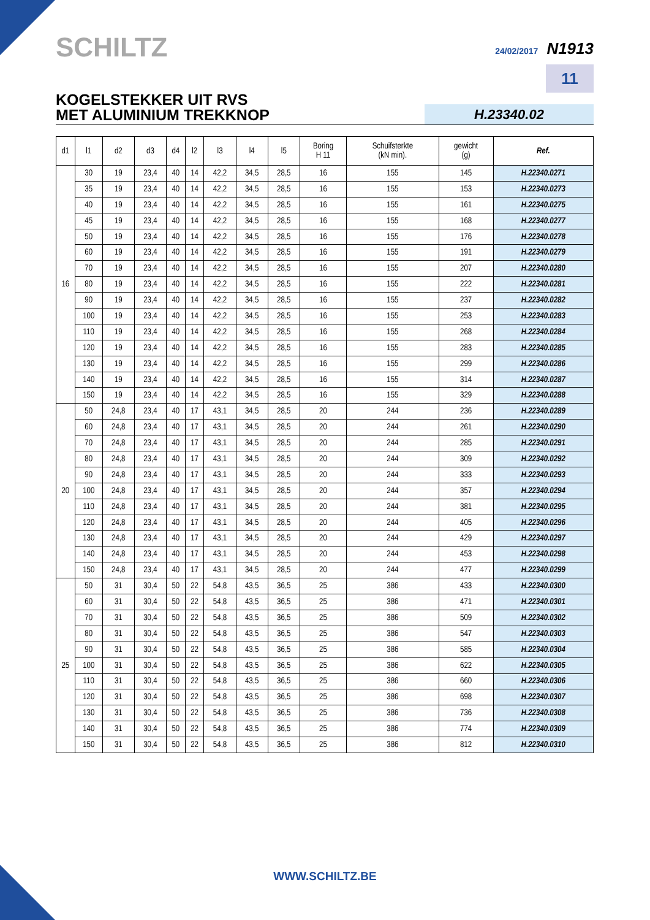SCHILTZ 24/02/2017 N1913
11
KOGELSTEKKER UIT RVS
MET ALUMINIUM TREKKNOP
H.23340.02
| d1 | l1 | d2 | d3 | d4 | l2 | l3 | l4 | l5 | Boring H 11 | Schuifsterkte (kN min). | gewicht (g) | Ref. |
| --- | --- | --- | --- | --- | --- | --- | --- | --- | --- | --- | --- | --- |
| 16 | 30 | 19 | 23,4 | 40 | 14 | 42,2 | 34,5 | 28,5 | 16 | 155 | 145 | H.22340.0271 |
| | 35 | 19 | 23,4 | 40 | 14 | 42,2 | 34,5 | 28,5 | 16 | 155 | 153 | H.22340.0273 |
| | 40 | 19 | 23,4 | 40 | 14 | 42,2 | 34,5 | 28,5 | 16 | 155 | 161 | H.22340.0275 |
| | 45 | 19 | 23,4 | 40 | 14 | 42,2 | 34,5 | 28,5 | 16 | 155 | 168 | H.22340.0277 |
| | 50 | 19 | 23,4 | 40 | 14 | 42,2 | 34,5 | 28,5 | 16 | 155 | 176 | H.22340.0278 |
| | 60 | 19 | 23,4 | 40 | 14 | 42,2 | 34,5 | 28,5 | 16 | 155 | 191 | H.22340.0279 |
| | 70 | 19 | 23,4 | 40 | 14 | 42,2 | 34,5 | 28,5 | 16 | 155 | 207 | H.22340.0280 |
| | 80 | 19 | 23,4 | 40 | 14 | 42,2 | 34,5 | 28,5 | 16 | 155 | 222 | H.22340.0281 |
| | 90 | 19 | 23,4 | 40 | 14 | 42,2 | 34,5 | 28,5 | 16 | 155 | 237 | H.22340.0282 |
| | 100 | 19 | 23,4 | 40 | 14 | 42,2 | 34,5 | 28,5 | 16 | 155 | 253 | H.22340.0283 |
| | 110 | 19 | 23,4 | 40 | 14 | 42,2 | 34,5 | 28,5 | 16 | 155 | 268 | H.22340.0284 |
| | 120 | 19 | 23,4 | 40 | 14 | 42,2 | 34,5 | 28,5 | 16 | 155 | 283 | H.22340.0285 |
| | 130 | 19 | 23,4 | 40 | 14 | 42,2 | 34,5 | 28,5 | 16 | 155 | 299 | H.22340.0286 |
| | 140 | 19 | 23,4 | 40 | 14 | 42,2 | 34,5 | 28,5 | 16 | 155 | 314 | H.22340.0287 |
| | 150 | 19 | 23,4 | 40 | 14 | 42,2 | 34,5 | 28,5 | 16 | 155 | 329 | H.22340.0288 |
| 20 | 50 | 24,8 | 23,4 | 40 | 17 | 43,1 | 34,5 | 28,5 | 20 | 244 | 236 | H.22340.0289 |
| | 60 | 24,8 | 23,4 | 40 | 17 | 43,1 | 34,5 | 28,5 | 20 | 244 | 261 | H.22340.0290 |
| | 70 | 24,8 | 23,4 | 40 | 17 | 43,1 | 34,5 | 28,5 | 20 | 244 | 285 | H.22340.0291 |
| | 80 | 24,8 | 23,4 | 40 | 17 | 43,1 | 34,5 | 28,5 | 20 | 244 | 309 | H.22340.0292 |
| | 90 | 24,8 | 23,4 | 40 | 17 | 43,1 | 34,5 | 28,5 | 20 | 244 | 333 | H.22340.0293 |
| | 100 | 24,8 | 23,4 | 40 | 17 | 43,1 | 34,5 | 28,5 | 20 | 244 | 357 | H.22340.0294 |
| | 110 | 24,8 | 23,4 | 40 | 17 | 43,1 | 34,5 | 28,5 | 20 | 244 | 381 | H.22340.0295 |
| | 120 | 24,8 | 23,4 | 40 | 17 | 43,1 | 34,5 | 28,5 | 20 | 244 | 405 | H.22340.0296 |
| | 130 | 24,8 | 23,4 | 40 | 17 | 43,1 | 34,5 | 28,5 | 20 | 244 | 429 | H.22340.0297 |
| | 140 | 24,8 | 23,4 | 40 | 17 | 43,1 | 34,5 | 28,5 | 20 | 244 | 453 | H.22340.0298 |
| | 150 | 24,8 | 23,4 | 40 | 17 | 43,1 | 34,5 | 28,5 | 20 | 244 | 477 | H.22340.0299 |
| 25 | 50 | 31 | 30,4 | 50 | 22 | 54,8 | 43,5 | 36,5 | 25 | 386 | 433 | H.22340.0300 |
| | 60 | 31 | 30,4 | 50 | 22 | 54,8 | 43,5 | 36,5 | 25 | 386 | 471 | H.22340.0301 |
| | 70 | 31 | 30,4 | 50 | 22 | 54,8 | 43,5 | 36,5 | 25 | 386 | 509 | H.22340.0302 |
| | 80 | 31 | 30,4 | 50 | 22 | 54,8 | 43,5 | 36,5 | 25 | 386 | 547 | H.22340.0303 |
| | 90 | 31 | 30,4 | 50 | 22 | 54,8 | 43,5 | 36,5 | 25 | 386 | 585 | H.22340.0304 |
| | 100 | 31 | 30,4 | 50 | 22 | 54,8 | 43,5 | 36,5 | 25 | 386 | 622 | H.22340.0305 |
| | 110 | 31 | 30,4 | 50 | 22 | 54,8 | 43,5 | 36,5 | 25 | 386 | 660 | H.22340.0306 |
| | 120 | 31 | 30,4 | 50 | 22 | 54,8 | 43,5 | 36,5 | 25 | 386 | 698 | H.22340.0307 |
| | 130 | 31 | 30,4 | 50 | 22 | 54,8 | 43,5 | 36,5 | 25 | 386 | 736 | H.22340.0308 |
| | 140 | 31 | 30,4 | 50 | 22 | 54,8 | 43,5 | 36,5 | 25 | 386 | 774 | H.22340.0309 |
| | 150 | 31 | 30,4 | 50 | 22 | 54,8 | 43,5 | 36,5 | 25 | 386 | 812 | H.22340.0310 |
WWW.SCHILTZ.BE